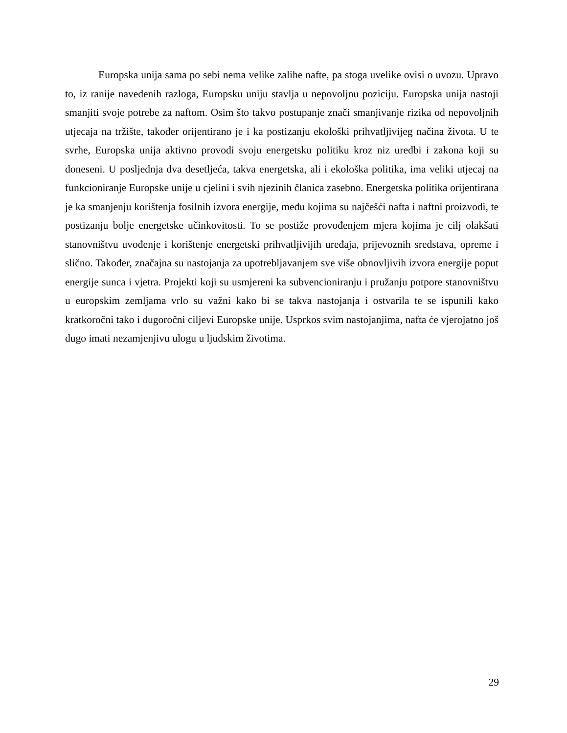Europska unija sama po sebi nema velike zalihe nafte, pa stoga uvelike ovisi o uvozu. Upravo to, iz ranije navedenih razloga, Europsku uniju stavlja u nepovoljnu poziciju. Europska unija nastoji smanjiti svoje potrebe za naftom. Osim što takvo postupanje znači smanjivanje rizika od nepovoljnih utjecaja na tržište, također orijentirano je i ka postizanju ekološki prihvatljivijeg načina života. U te svrhe, Europska unija aktivno provodi svoju energetsku politiku kroz niz uredbi i zakona koji su doneseni. U posljednja dva desetljeća, takva energetska, ali i ekološka politika, ima veliki utjecaj na funkcioniranje Europske unije u cjelini i svih njezinih članica zasebno. Energetska politika orijentirana je ka smanjenju korištenja fosilnih izvora energije, među kojima su najčešći nafta i naftni proizvodi, te postizanju bolje energetske učinkovitosti. To se postiže provođenjem mjera kojima je cilj olakšati stanovništvu uvođenje i korištenje energetski prihvatljivijih uređaja, prijevoznih sredstava, opreme i slično. Također, značajna su nastojanja za upotrebljavanjem sve više obnovljivih izvora energije poput energije sunca i vjetra. Projekti koji su usmjereni ka subvencioniranju i pružanju potpore stanovništvu u europskim zemljama vrlo su važni kako bi se takva nastojanja i ostvarila te se ispunili kako kratkoročni tako i dugoročni ciljevi Europske unije. Usprkos svim nastojanjima, nafta će vjerojatno još dugo imati nezamjenjivu ulogu u ljudskim životima.
29